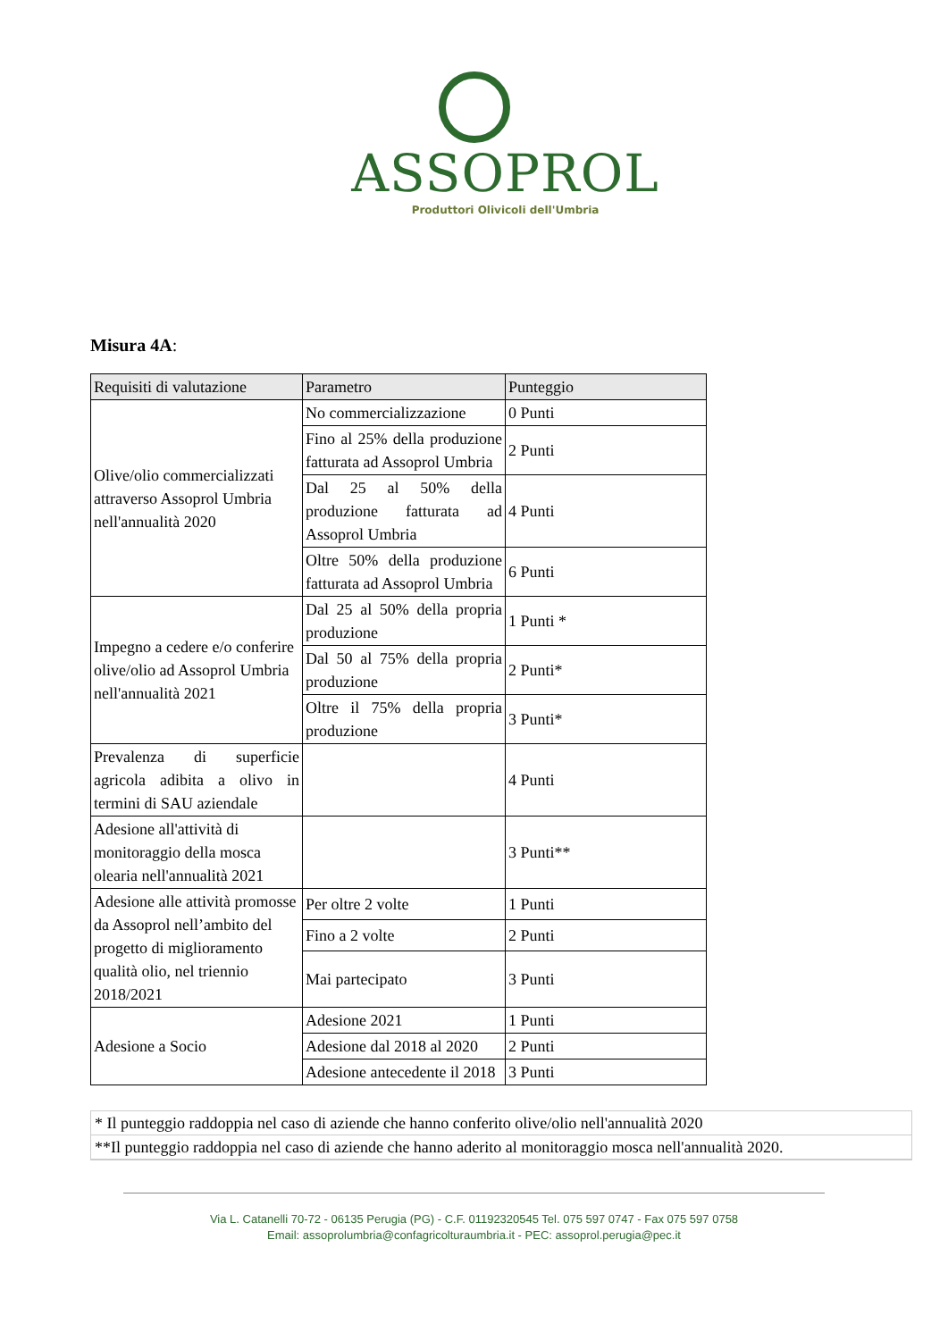ASSOPROL
Produttori Olivicoli dell'Umbria
Misura 4A:
| Requisiti di valutazione | Parametro | Punteggio |
| --- | --- | --- |
| Olive/olio commercializzati attraverso Assoprol Umbria nell'annualità 2020 | No commercializzazione | 0 Punti |
| | Fino al 25% della produzione fatturata ad Assoprol Umbria | 2 Punti |
| | Dal 25 al 50% della produzione fatturata ad Assoprol Umbria | 4 Punti |
| | Oltre 50% della produzione fatturata ad Assoprol Umbria | 6 Punti |
| Impegno a cedere e/o conferire olive/olio ad Assoprol Umbria nell'annualità 2021 | Dal 25 al 50% della propria produzione | 1 Punti * |
| | Dal 50 al 75% della propria produzione | 2 Punti* |
| | Oltre il 75% della propria produzione | 3 Punti* |
| Prevalenza di superficie agricola adibita a olivo in termini di SAU aziendale | | 4 Punti |
| Adesione all'attività di monitoraggio della mosca olearia nell'annualità 2021 | | 3 Punti** |
| Adesione alle attività promosse da Assoprol nell’ambito del progetto di miglioramento qualità olio, nel triennio 2018/2021 | Per oltre 2 volte | 1 Punti |
| | Fino a 2 volte | 2 Punti |
| | Mai partecipato | 3 Punti |
| Adesione a Socio | Adesione 2021 | 1 Punti |
| | Adesione dal 2018 al 2020 | 2 Punti |
| | Adesione antecedente il 2018 | 3 Punti |
* Il punteggio raddoppia nel caso di aziende che hanno conferito olive/olio nell'annualità 2020
**Il punteggio raddoppia nel caso di aziende che hanno aderito al monitoraggio mosca nell'annualità 2020.
Via L. Catanelli 70-72 - 06135 Perugia (PG) - C.F. 01192320545 Tel. 075 597 0747 - Fax 075 597 0758
Email: assoprolumbria@confagricolturaumbria.it - PEC: assoprol.perugia@pec.it